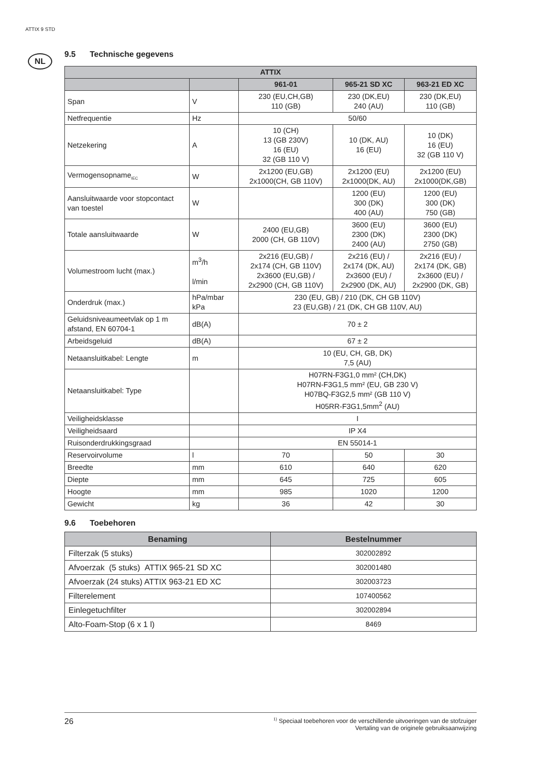ATTIX 9 STD
NL
9.5 Technische gegevens
| ATTIX | | | | |
| --- | --- | --- | --- | --- |
| | | 961-01 | 965-21 SD XC | 963-21 ED XC |
| Span | V | 230 (EU,CH,GB) 110 (GB) | 230 (DK,EU) 240 (AU) | 230 (DK,EU) 110 (GB) |
| Netfrequentie | Hz | 50/60 | | |
| Netzekering | A | 10 (CH) 13 (GB 230V) 16 (EU) 32 (GB 110 V) | 10 (DK, AU) 16 (EU) | 10 (DK) 16 (EU) 32 (GB 110 V) |
| Vermogensopname<sub>IEC</sub> | W | 2x1200 (EU,GB) 2x1000(CH, GB 110V) | 2x1200 (EU) 2x1000(DK, AU) | 2x1200 (EU) 2x1000(DK,GB) |
| Aansluitwaarde voor stopcontact van toestel | W | | 1200 (EU) 300 (DK) 400 (AU) | 1200 (EU) 300 (DK) 750 (GB) |
| Totale aansluitwaarde | W | 2400 (EU,GB) 2000 (CH, GB 110V) | 3600 (EU) 2300 (DK) 2400 (AU) | 3600 (EU) 2300 (DK) 2750 (GB) |
| Volumestroom lucht (max.) | m<sup>3</sup>/h l/min | 2x216 (EU,GB) / 2x174 (CH, GB 110V) 2x3600 (EU,GB) / 2x2900 (CH, GB 110V) | 2x216 (EU) / 2x174 (DK, AU) 2x3600 (EU) / 2x2900 (DK, AU) | 2x216 (EU) / 2x174 (DK, GB) 2x3600 (EU) / 2x2900 (DK, GB) |
| Onderdruk (max.) | hPa/mbar kPa | 230 (EU, GB) / 210 (DK, CH GB 110V) 23 (EU,GB) / 21 (DK, CH GB 110V, AU) | | |
| Geluidsniveaumeetvlak op 1 m afstand, EN 60704-1 | dB(A) | 70 ± 2 | | |
| Arbeidsgeluid | dB(A) | 67 ± 2 | | |
| Netaansluitkabel: Lengte | m | 10 (EU, CH, GB, DK) 7,5 (AU) | | |
| Netaansluitkabel: Type | | H07RN-F3G1,0 mm² (CH,DK) H07RN-F3G1,5 mm² (EU, GB 230 V) H07BQ-F3G2,5 mm² (GB 110 V) H05RR-F3G1,5mm<sup>2</sup> (AU) | | |
| Veiligheidsklasse | | I | | |
| Veiligheidsaard | | IP X4 | | |
| Ruisonderdrukkingsgraad | | EN 55014-1 | | |
| Reservoirvolume | l | 70 | 50 | 30 |
| Breedte | mm | 610 | 640 | 620 |
| Diepte | mm | 645 | 725 | 605 |
| Hoogte | mm | 985 | 1020 | 1200 |
| Gewicht | kg | 36 | 42 | 30 |
9.6 Toebehoren
| Benaming | Bestelnummer |
| --- | --- |
| Filterzak (5 stuks) | 302002892 |
| Afvoerzak (5 stuks) ATTIX 965-21 SD XC | 302001480 |
| Afvoerzak (24 stuks) ATTIX 963-21 ED XC | 302003723 |
| Filterelement | 107400562 |
| Einlegetuchfilter | 302002894 |
| Alto-Foam-Stop (6 x 1 l) | 8469 |
26<sup>1)</sup> Speciaal toebehoren voor de verschillende uitvoeringen van de stofzuiger
Vertaling van de originele gebruiksaanwijzing